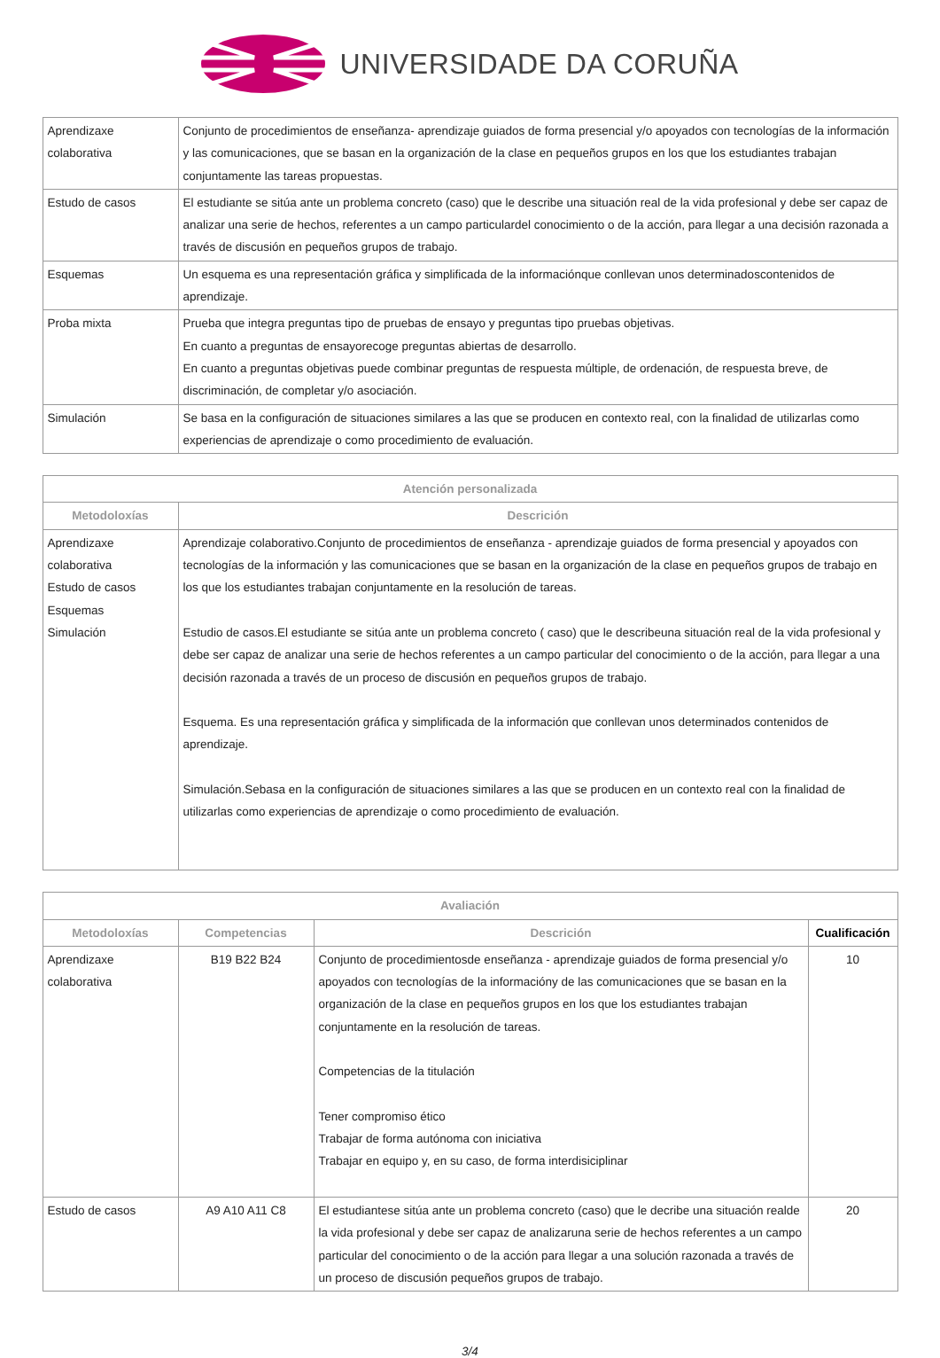UNIVERSIDADE DA CORUÑA
| Aprendizaxe colaborativa | Conjunto de procedimientos de enseñanza- aprendizaje guiados de forma presencial y/o apoyados con tecnologías de la información y las comunicaciones, que se basan en la organización de la clase en pequeños grupos en los que los estudiantes trabajan conjuntamente las tareas propuestas. |
| Estudo de casos | El estudiante se sitúa ante un problema concreto (caso) que le describe una situación real de la vida profesional y debe ser capaz de analizar una serie de hechos, referentes a un campo particulardel conocimiento o de la acción, para llegar a una decisión razonada a través de discusión en pequeños grupos de trabajo. |
| Esquemas | Un esquema es una representación gráfica y simplificada de la informaciónque conllevan unos determinadoscontenidos de aprendizaje. |
| Proba mixta | Prueba que integra preguntas tipo de pruebas de ensayo y preguntas tipo pruebas objetivas. En cuanto a preguntas de ensayorecoge preguntas abiertas de desarrollo. En cuanto a preguntas objetivas puede combinar preguntas de respuesta múltiple, de ordenación, de respuesta breve, de discriminación, de completar y/o asociación. |
| Simulación | Se basa en la configuración de situaciones similares a las que se producen en contexto real, con la finalidad de utilizarlas como experiencias de aprendizaje o como procedimiento de evaluación. |
| Atención personalizada | |
| --- | --- |
| Metodoloxías | Descrición |
| Aprendizaxe colaborativa Estudo de casos Esquemas Simulación | Aprendizaje colaborativo.Conjunto de procedimientos de enseñanza - aprendizaje guiados de forma presencial y apoyados con tecnologías de la información y las comunicaciones que se basan en la organización de la clase en pequeños grupos de trabajo en los que los estudiantes trabajan conjuntamente en la resolución de tareas. Estudio de casos.El estudiante se sitúa ante un problema concreto ( caso) que le describeuna situación real de la vida profesional y debe ser capaz de analizar una serie de hechos referentes a un campo particular del conocimiento o de la acción, para llegar a una decisión razonada a través de un proceso de discusión en pequeños grupos de trabajo. Esquema. Es una representación gráfica y simplificada de la información que conllevan unos determinados contenidos de aprendizaje. Simulación.Sebasa en la configuración de situaciones similares a las que se producen en un contexto real con la finalidad de utilizarlas como experiencias de aprendizaje o como procedimiento de evaluación. |
| Avaliación | | | |
| --- | --- | --- | --- |
| Metodoloxías | Competencias | Descrición | Cualificación |
| Aprendizaxe colaborativa | B19 B22 B24 | Conjunto de procedimientosde enseñanza - aprendizaje guiados de forma presencial y/o apoyados con tecnologías de la informacióny de las comunicaciones que se basan en la organización de la clase en pequeños grupos en los que los estudiantes trabajan conjuntamente en la resolución de tareas. Competencias de la titulación Tener compromiso ético Trabajar de forma autónoma con iniciativa Trabajar en equipo y, en su caso, de forma interdisiciplinar | 10 |
| Estudo de casos | A9 A10 A11 C8 | El estudiantese sitúa ante un problema concreto (caso) que le decribe una situación realde la vida profesional y debe ser capaz de analizaruna serie de hechos referentes a un campo particular del conocimiento o de la acción para llegar a una solución razonada a través de un proceso de discusión pequeños grupos de trabajo. | 20 |
3/4